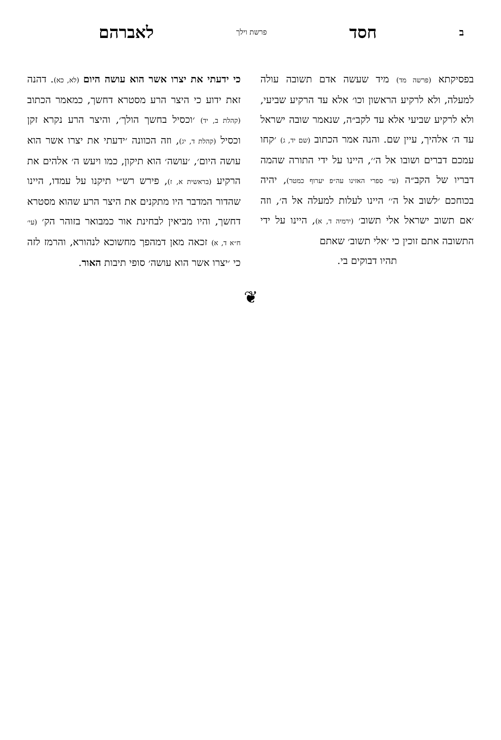בחסד פרשת וילך לאברהם
בפסיקתא (פרשה מד) מיד שעשה אדם תשובה עולה למעלה, ולא לרקיע הראשון וכו׳ אלא עד הרקיע שביעי, ולא לרקיע שביעי אלא עד לקב״ה, שנאמר שובה ישראל עד ה׳ אלהיך, עיין שם. והנה אמר הכתוב (שם יד, ג) ׳קחו עמכם דברים ושובו אל ה׳׳, היינו על ידי התורה שהמה דבריו של הקב״ה (עי׳ ספרי האזינו עה״פ יערוף כמטר), יהיה בכוחכם ׳לשוב אל ה׳׳ היינו לעלות למעלה אל ה׳, וזה ׳אם תשוב ישראל אלי תשוב׳ (ירמיה ד, א), היינו על ידי התשובה אתם זוכין כי ׳אלי תשוב׳ שאתם
תהיו דבוקים בי.
כי ידעתי את יצרו אשר הוא עושה היום (לא, כא). דהנה זאת ידוע כי היצר הרע מסטרא דחשך, כמאמר הכתוב (קהלת ב, יד) ׳וכסיל בחשך הולך׳, והיצר הרע נקרא זקן וכסיל (קהלת ד, יג), וזה הכוונה ׳ידעתי את יצרו אשר הוא עושה היום׳, ׳עושה׳ הוא תיקון, כמו ויעש ה׳ אלהים את הרקיע (בראשית א, ז), פירש רש״י תיקנו על עמדו, היינו שהדור המדבר היו מתקנים את היצר הרע שהוא מסטרא דחשך, והיו מביאין לבחינת אור כמבואר בזוהר הק׳ (עי׳ ח״א ד, א) זכאה מאן דמהפך מחשוכא לנהורא, והרמז לזה כי ׳יצרו אשר הוא עושה׳ סופי תיבות האור.
❦